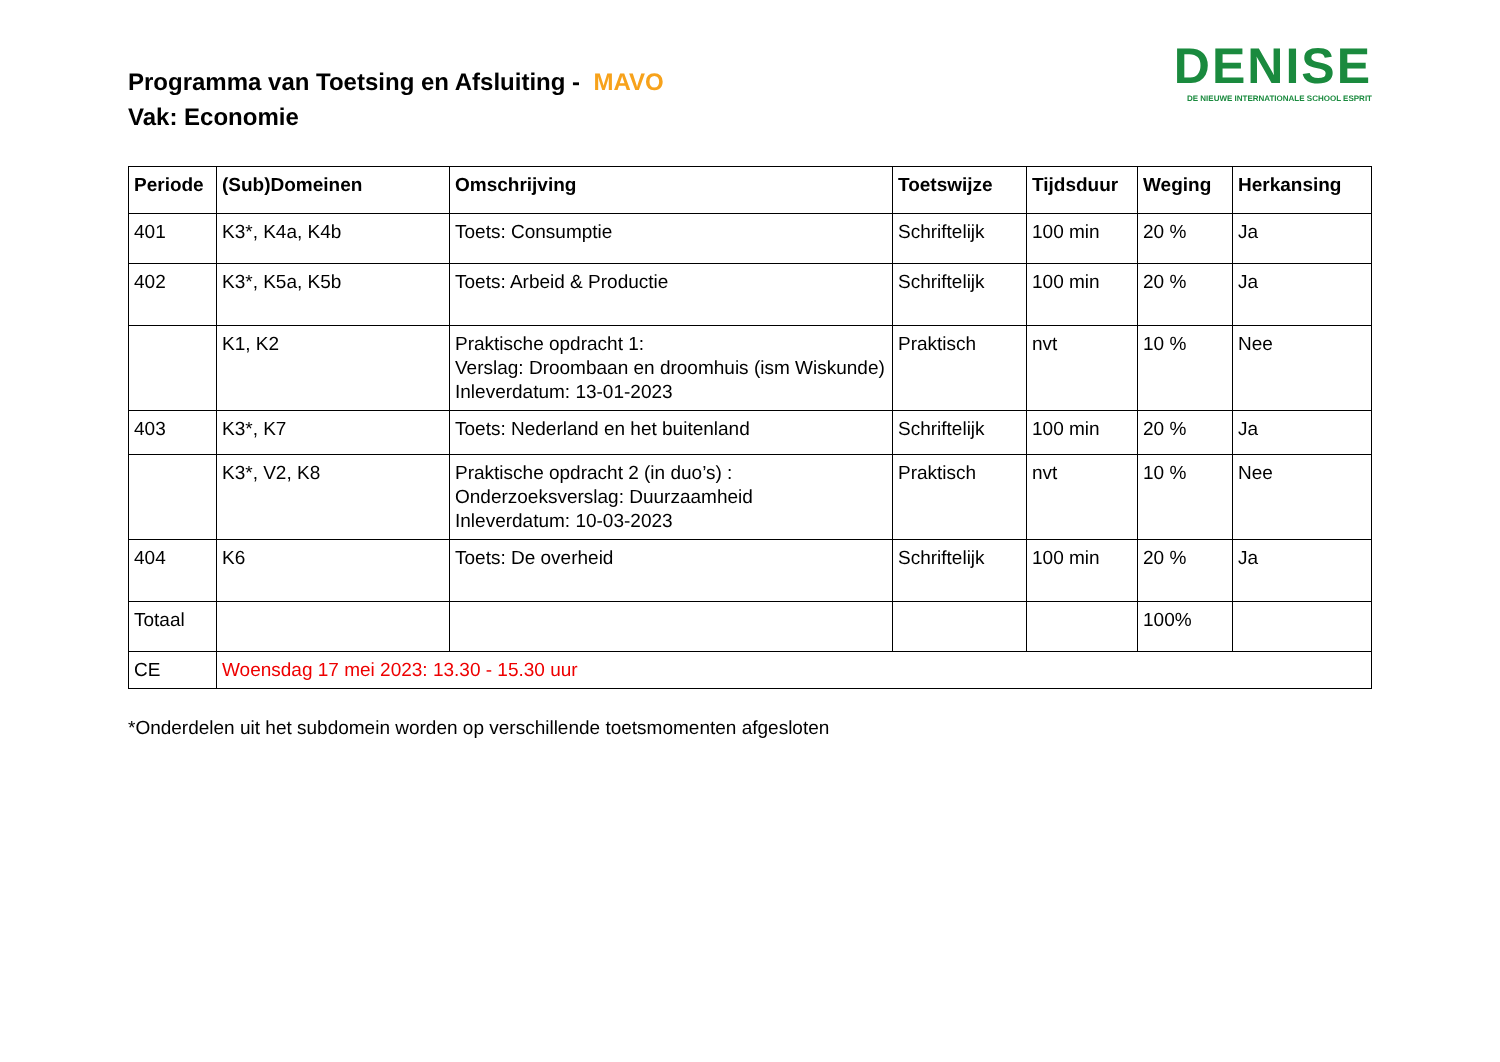Programma van Toetsing en Afsluiting - MAVO
Vak: Economie
DENISE
DE NIEUWE INTERNATIONALE SCHOOL ESPRIT
| Periode | (Sub)Domeinen | Omschrijving | Toetswijze | Tijdsduur | Weging | Herkansing |
| --- | --- | --- | --- | --- | --- | --- |
| 401 | K3*, K4a, K4b | Toets: Consumptie | Schriftelijk | 100 min | 20 % | Ja |
| 402 | K3*, K5a, K5b | Toets: Arbeid & Productie | Schriftelijk | 100 min | 20 % | Ja |
| | K1, K2 | Praktische opdracht 1: Verslag: Droombaan en droomhuis (ism Wiskunde) Inleverdatum: 13-01-2023 | Praktisch | nvt | 10 % | Nee |
| 403 | K3*, K7 | Toets: Nederland en het buitenland | Schriftelijk | 100 min | 20 % | Ja |
| | K3*, V2, K8 | Praktische opdracht 2 (in duo’s) : Onderzoeksverslag: Duurzaamheid Inleverdatum: 10-03-2023 | Praktisch | nvt | 10 % | Nee |
| 404 | K6 | Toets: De overheid | Schriftelijk | 100 min | 20 % | Ja |
| Totaal | | | | | 100% | |
| CE | Woensdag 17 mei 2023: 13.30 - 15.30 uur | | | | | |
*Onderdelen uit het subdomein worden op verschillende toetsmomenten afgesloten